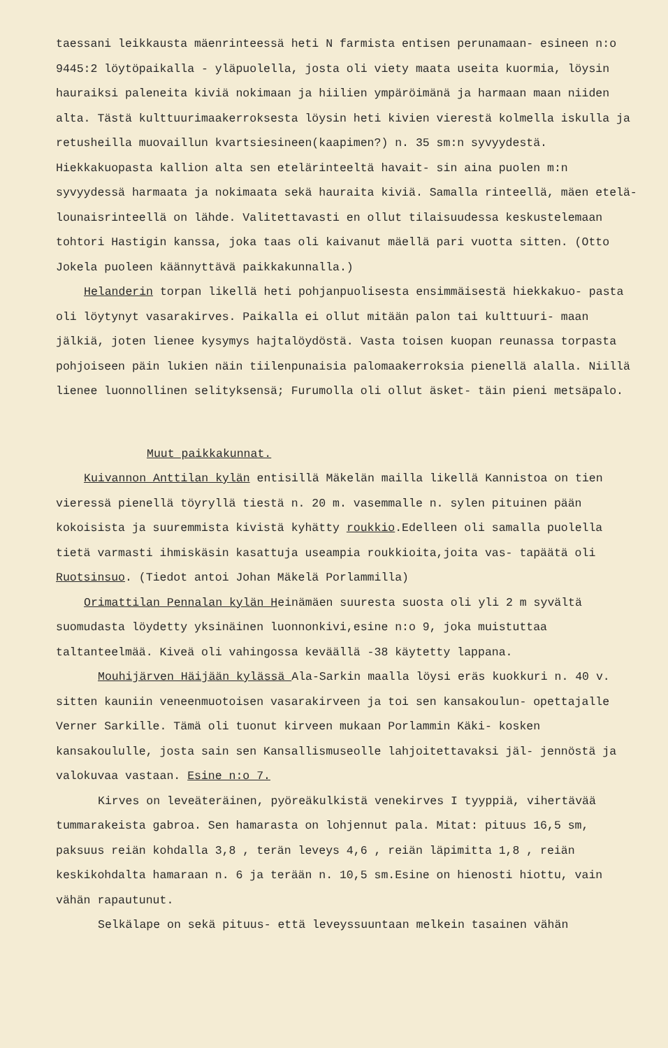taessani leikkausta mäenrinteessä heti N farmista entisen perunamaan- esineen n:o 9445:2 löytöpaikalla - yläpuolella, josta oli viety maata useita kuormia, löysin hauraiksi paleneita kiviä nokimaan ja hiilien ympäröimänä ja harmaan maan niiden alta. Tästä kulttuurimaakerroksesta löysin heti kivien vierestä kolmella iskulla ja retusheilla muovaillun kvartsiesineen(kaapimen?) n. 35 sm:n syvyydestä. Hiekkakuopasta kallion alta sen etelärinteeltä havait- sin aina puolen m:n syvyydessä harmaata ja nokimaata sekä hauraita kiviä. Samalla rinteellä, mäen etelä-lounaisrinteellä on lähde. Valitettavasti en ollut tilaisuudessa keskustelemaan tohtori Hastigin kanssa, joka taas oli kaivanut mäellä pari vuotta sitten. (Otto Jokela puoleen käännyttävä paikkakunnalla.)
Helanderin torpan likellä heti pohjanpuolisesta ensimmäisestä hiekkakuo- pasta oli löytynyt vasarakirves. Paikalla ei ollut mitään palon tai kulttuuri- maan jälkiä, joten lienee kysymys hajtalöydöstä. Vasta toisen kuopan reunassa torpasta pohjoiseen päin lukien näin tiilenpunaisia palomaakerroksia pienellä alalla. Niillä lienee luonnollinen selityksensä; Furumolla oli ollut äsket- täin pieni metsäpalo.
Muut paikkakunnat.
Kuivannon Anttilan kylän entisillä Mäkelän mailla likellä Kannistoa on tien vieressä pienellä töyryllä tiestä n. 20 m. vasemmalle n. sylen pituinen pään kokoisista ja suuremmista kivistä kyhätty roukkio.Edelleen oli samalla puolella tietä varmasti ihmiskäsin kasattuja useampia roukkioita,joita vas- tapäätä oli Ruotsinsuo. (Tiedot antoi Johan Mäkelä Porlammilla)
Orimattilan Pennalan kylän Heinämäen suuresta suosta oli yli 2 m syvältä suomudasta löydetty yksinäinen luonnonkivi,esine n:o 9, joka muistuttaa taltanteelmää. Kiveä oli vahingossa keväällä -38 käytetty lappana.
Mouhijärven Häijään kylässä Ala-Sarkin maalla löysi eräs kuokkuri n. 40 v. sitten kauniin veneenmuotoisen vasarakirveen ja toi sen kansakoulun- opettajalle Verner Sarkille. Tämä oli tuonut kirveen mukaan Porlammin Käki- kosken kansakoululle, josta sain sen Kansallismuseolle lahjoitettavaksi jäl- jennöstä ja valokuvaa vastaan. Esine n:o 7.
Kirves on leveäteräinen, pyöreäkulkistä venekirves I tyyppiä, vihertävää tummarakeista gabroa. Sen hamarasta on lohjennut pala. Mitat: pituus 16,5 sm, paksuus reiän kohdalla 3,8 , terän leveys 4,6 , reiän läpimitta 1,8 , reiän keskikohdalta hamaraan n. 6 ja terään n. 10,5 sm.Esine on hienosti hiottu, vain vähän rapautunut.
Selkälape on sekä pituus- että leveyssuuntaan melkein tasainen vähän